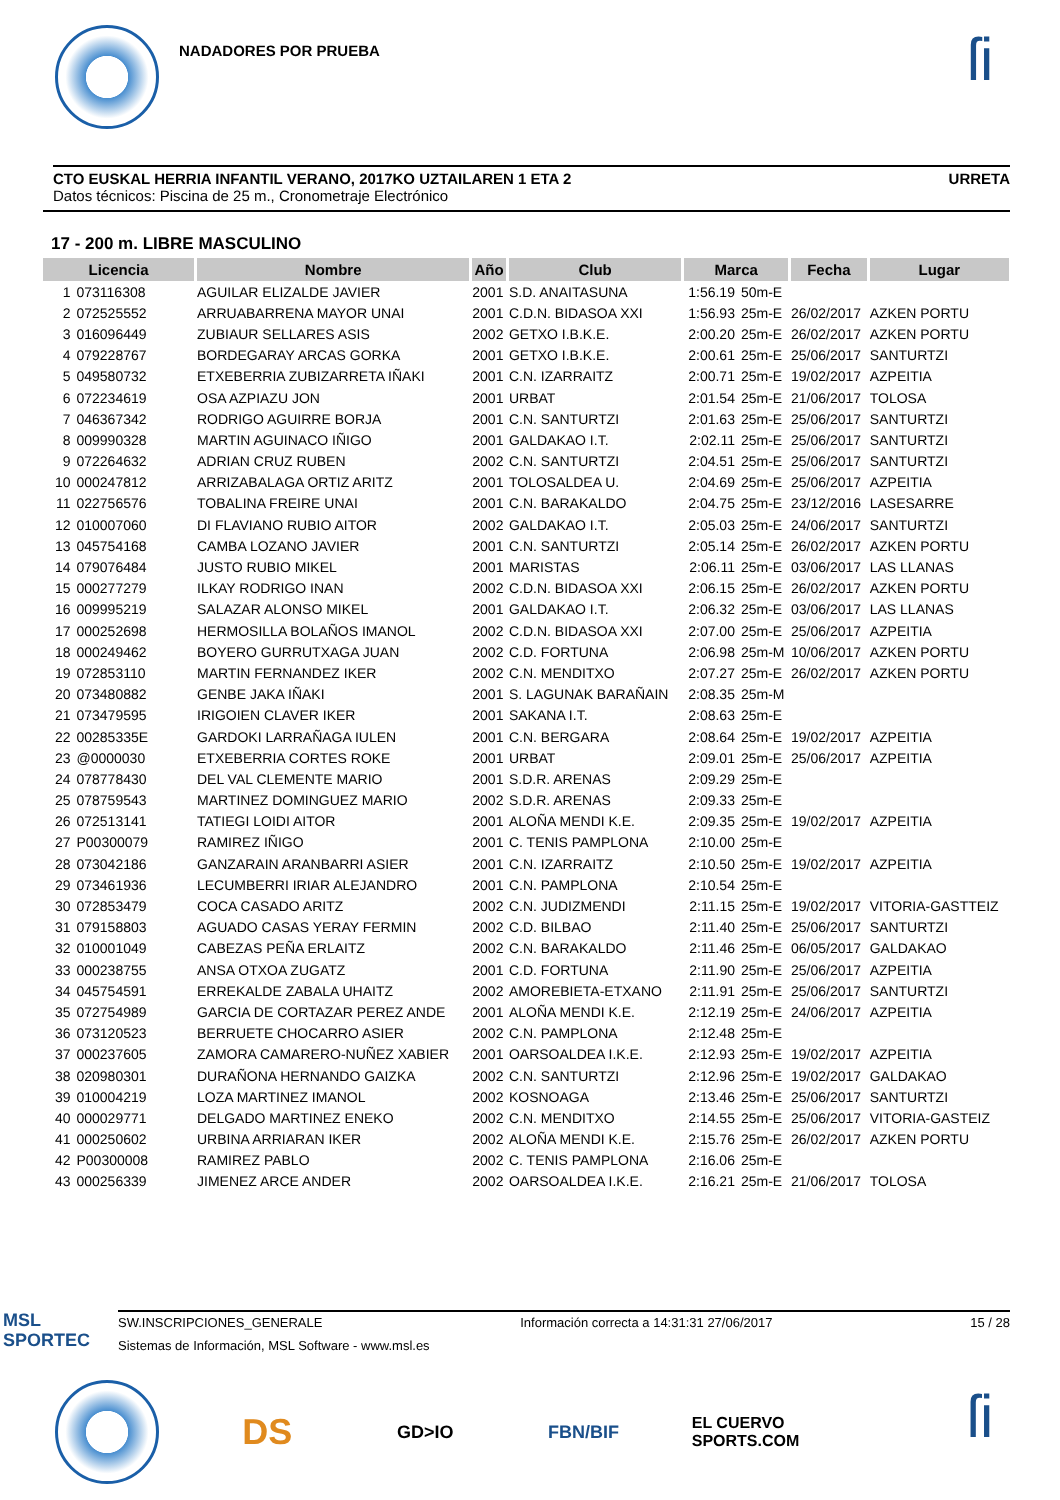NADADORES POR PRUEBA
ſi
CTO EUSKAL HERRIA INFANTIL VERANO, 2017KO UZTAILAREN 1 ETA 2 URRETA
Datos técnicos: Piscina de 25 m., Cronometraje Electrónico
17 - 200 m. LIBRE MASCULINO
| Licencia | | Nombre | Año | Club | Marca | | Fecha | Lugar |
| --- | --- | --- | --- | --- | --- | --- | --- | --- |
| 1 | 073116308 | AGUILAR ELIZALDE JAVIER | 2001 | S.D. ANAITASUNA | 1:56.19 | 50m-E | | |
| 2 | 072525552 | ARRUABARRENA MAYOR UNAI | 2001 | C.D.N. BIDASOA XXI | 1:56.93 | 25m-E | 26/02/2017 | AZKEN PORTU |
| 3 | 016096449 | ZUBIAUR SELLARES ASIS | 2002 | GETXO I.B.K.E. | 2:00.20 | 25m-E | 26/02/2017 | AZKEN PORTU |
| 4 | 079228767 | BORDEGARAY ARCAS GORKA | 2001 | GETXO I.B.K.E. | 2:00.61 | 25m-E | 25/06/2017 | SANTURTZI |
| 5 | 049580732 | ETXEBERRIA ZUBIZARRETA IÑAKI | 2001 | C.N. IZARRAITZ | 2:00.71 | 25m-E | 19/02/2017 | AZPEITIA |
| 6 | 072234619 | OSA AZPIAZU JON | 2001 | URBAT | 2:01.54 | 25m-E | 21/06/2017 | TOLOSA |
| 7 | 046367342 | RODRIGO AGUIRRE BORJA | 2001 | C.N. SANTURTZI | 2:01.63 | 25m-E | 25/06/2017 | SANTURTZI |
| 8 | 009990328 | MARTIN AGUINACO IÑIGO | 2001 | GALDAKAO I.T. | 2:02.11 | 25m-E | 25/06/2017 | SANTURTZI |
| 9 | 072264632 | ADRIAN CRUZ RUBEN | 2002 | C.N. SANTURTZI | 2:04.51 | 25m-E | 25/06/2017 | SANTURTZI |
| 10 | 000247812 | ARRIZABALAGA ORTIZ ARITZ | 2001 | TOLOSALDEA U. | 2:04.69 | 25m-E | 25/06/2017 | AZPEITIA |
| 11 | 022756576 | TOBALINA FREIRE UNAI | 2001 | C.N. BARAKALDO | 2:04.75 | 25m-E | 23/12/2016 | LASESARRE |
| 12 | 010007060 | DI FLAVIANO RUBIO AITOR | 2002 | GALDAKAO I.T. | 2:05.03 | 25m-E | 24/06/2017 | SANTURTZI |
| 13 | 045754168 | CAMBA LOZANO JAVIER | 2001 | C.N. SANTURTZI | 2:05.14 | 25m-E | 26/02/2017 | AZKEN PORTU |
| 14 | 079076484 | JUSTO RUBIO MIKEL | 2001 | MARISTAS | 2:06.11 | 25m-E | 03/06/2017 | LAS LLANAS |
| 15 | 000277279 | ILKAY RODRIGO INAN | 2002 | C.D.N. BIDASOA XXI | 2:06.15 | 25m-E | 26/02/2017 | AZKEN PORTU |
| 16 | 009995219 | SALAZAR ALONSO MIKEL | 2001 | GALDAKAO I.T. | 2:06.32 | 25m-E | 03/06/2017 | LAS LLANAS |
| 17 | 000252698 | HERMOSILLA BOLAÑOS IMANOL | 2002 | C.D.N. BIDASOA XXI | 2:07.00 | 25m-E | 25/06/2017 | AZPEITIA |
| 18 | 000249462 | BOYERO GURRUTXAGA JUAN | 2002 | C.D. FORTUNA | 2:06.98 | 25m-M | 10/06/2017 | AZKEN PORTU |
| 19 | 072853110 | MARTIN FERNANDEZ IKER | 2002 | C.N. MENDITXO | 2:07.27 | 25m-E | 26/02/2017 | AZKEN PORTU |
| 20 | 073480882 | GENBE JAKA IÑAKI | 2001 | S. LAGUNAK BARAÑAIN | 2:08.35 | 25m-M | | |
| 21 | 073479595 | IRIGOIEN CLAVER IKER | 2001 | SAKANA I.T. | 2:08.63 | 25m-E | | |
| 22 | 00285335E | GARDOKI LARRAÑAGA IULEN | 2001 | C.N. BERGARA | 2:08.64 | 25m-E | 19/02/2017 | AZPEITIA |
| 23 | @0000030 | ETXEBERRIA CORTES ROKE | 2001 | URBAT | 2:09.01 | 25m-E | 25/06/2017 | AZPEITIA |
| 24 | 078778430 | DEL VAL CLEMENTE MARIO | 2001 | S.D.R. ARENAS | 2:09.29 | 25m-E | | |
| 25 | 078759543 | MARTINEZ DOMINGUEZ MARIO | 2002 | S.D.R. ARENAS | 2:09.33 | 25m-E | | |
| 26 | 072513141 | TATIEGI LOIDI AITOR | 2001 | ALOÑA MENDI K.E. | 2:09.35 | 25m-E | 19/02/2017 | AZPEITIA |
| 27 | P00300079 | RAMIREZ IÑIGO | 2001 | C. TENIS PAMPLONA | 2:10.00 | 25m-E | | |
| 28 | 073042186 | GANZARAIN ARANBARRI ASIER | 2001 | C.N. IZARRAITZ | 2:10.50 | 25m-E | 19/02/2017 | AZPEITIA |
| 29 | 073461936 | LECUMBERRI IRIAR ALEJANDRO | 2001 | C.N. PAMPLONA | 2:10.54 | 25m-E | | |
| 30 | 072853479 | COCA CASADO ARITZ | 2002 | C.N. JUDIZMENDI | 2:11.15 | 25m-E | 19/02/2017 | VITORIA-GASTTEIZ |
| 31 | 079158803 | AGUADO CASAS YERAY FERMIN | 2002 | C.D. BILBAO | 2:11.40 | 25m-E | 25/06/2017 | SANTURTZI |
| 32 | 010001049 | CABEZAS PEÑA ERLAITZ | 2002 | C.N. BARAKALDO | 2:11.46 | 25m-E | 06/05/2017 | GALDAKAO |
| 33 | 000238755 | ANSA OTXOA ZUGATZ | 2001 | C.D. FORTUNA | 2:11.90 | 25m-E | 25/06/2017 | AZPEITIA |
| 34 | 045754591 | ERREKALDE ZABALA UHAITZ | 2002 | AMOREBIETA-ETXANO | 2:11.91 | 25m-E | 25/06/2017 | SANTURTZI |
| 35 | 072754989 | GARCIA DE CORTAZAR PEREZ ANDE | 2001 | ALOÑA MENDI K.E. | 2:12.19 | 25m-E | 24/06/2017 | AZPEITIA |
| 36 | 073120523 | BERRUETE CHOCARRO ASIER | 2002 | C.N. PAMPLONA | 2:12.48 | 25m-E | | |
| 37 | 000237605 | ZAMORA CAMARERO-NUÑEZ XABIER | 2001 | OARSOALDEA I.K.E. | 2:12.93 | 25m-E | 19/02/2017 | AZPEITIA |
| 38 | 020980301 | DURAÑONA HERNANDO GAIZKA | 2002 | C.N. SANTURTZI | 2:12.96 | 25m-E | 19/02/2017 | GALDAKAO |
| 39 | 010004219 | LOZA MARTINEZ IMANOL | 2002 | KOSNOAGA | 2:13.46 | 25m-E | 25/06/2017 | SANTURTZI |
| 40 | 000029771 | DELGADO MARTINEZ ENEKO | 2002 | C.N. MENDITXO | 2:14.55 | 25m-E | 25/06/2017 | VITORIA-GASTEIZ |
| 41 | 000250602 | URBINA ARRIARAN IKER | 2002 | ALOÑA MENDI K.E. | 2:15.76 | 25m-E | 26/02/2017 | AZKEN PORTU |
| 42 | P00300008 | RAMIREZ PABLO | 2002 | C. TENIS PAMPLONA | 2:16.06 | 25m-E | | |
| 43 | 000256339 | JIMENEZ ARCE ANDER | 2002 | OARSOALDEA I.K.E. | 2:16.21 | 25m-E | 21/06/2017 | TOLOSA |
MSL
SPORTEC
SW.INSCRIPCIONES_GENERALE Información correcta a 14:31:31 27/06/2017 15 / 28
Sistemas de Información, MSL Software - www.msl.es
DS
GD>IO FBN/BIF
EL CUERVO SPORTS.COM
ſi